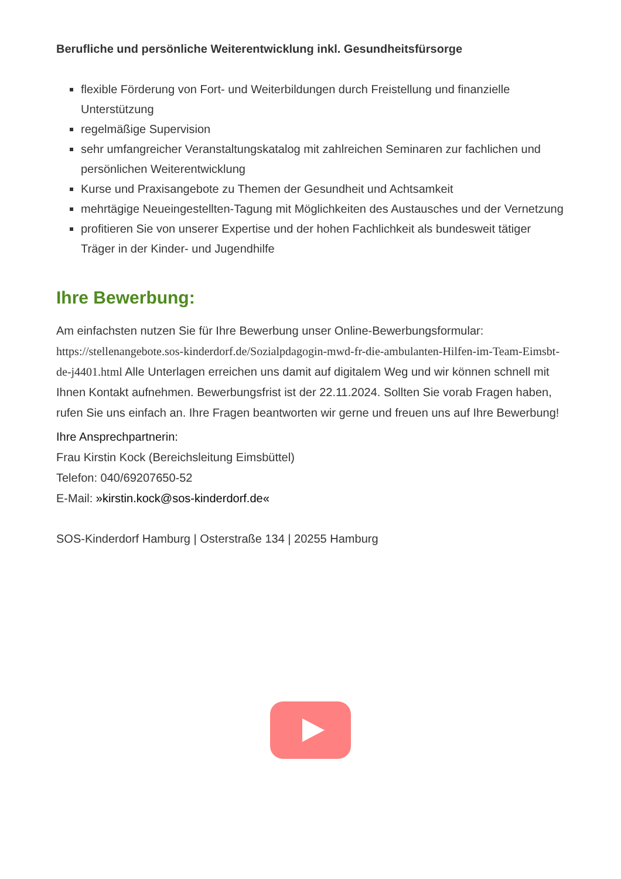Berufliche und persönliche Weiterentwicklung inkl. Gesundheitsfürsorge
flexible Förderung von Fort- und Weiterbildungen durch Freistellung und finanzielle Unterstützung
regelmäßige Supervision
sehr umfangreicher Veranstaltungskatalog mit zahlreichen Seminaren zur fachlichen und persönlichen Weiterentwicklung
Kurse und Praxisangebote zu Themen der Gesundheit und Achtsamkeit
mehrtägige Neueingestellten-Tagung mit Möglichkeiten des Austausches und der Vernetzung
profitieren Sie von unserer Expertise und der hohen Fachlichkeit als bundesweit tätiger Träger in der Kinder- und Jugendhilfe
Ihre Bewerbung:
Am einfachsten nutzen Sie für Ihre Bewerbung unser Online-Bewerbungsformular: https://stellenangebote.sos-kinderdorf.de/Sozialpdagogin-mwd-fr-die-ambulanten-Hilfen-im-Team-Eimsbt-de-j4401.html Alle Unterlagen erreichen uns damit auf digitalem Weg und wir können schnell mit Ihnen Kontakt aufnehmen. Bewerbungsfrist ist der 22.11.2024. Sollten Sie vorab Fragen haben, rufen Sie uns einfach an. Ihre Fragen beantworten wir gerne und freuen uns auf Ihre Bewerbung!
Ihre Ansprechpartnerin:
Frau Kirstin Kock (Bereichsleitung Eimsbüttel)
Telefon: 040/69207650-52
E-Mail: »kirstin.kock@sos-kinderdorf.de«
SOS-Kinderdorf Hamburg | Osterstraße 134 | 20255 Hamburg